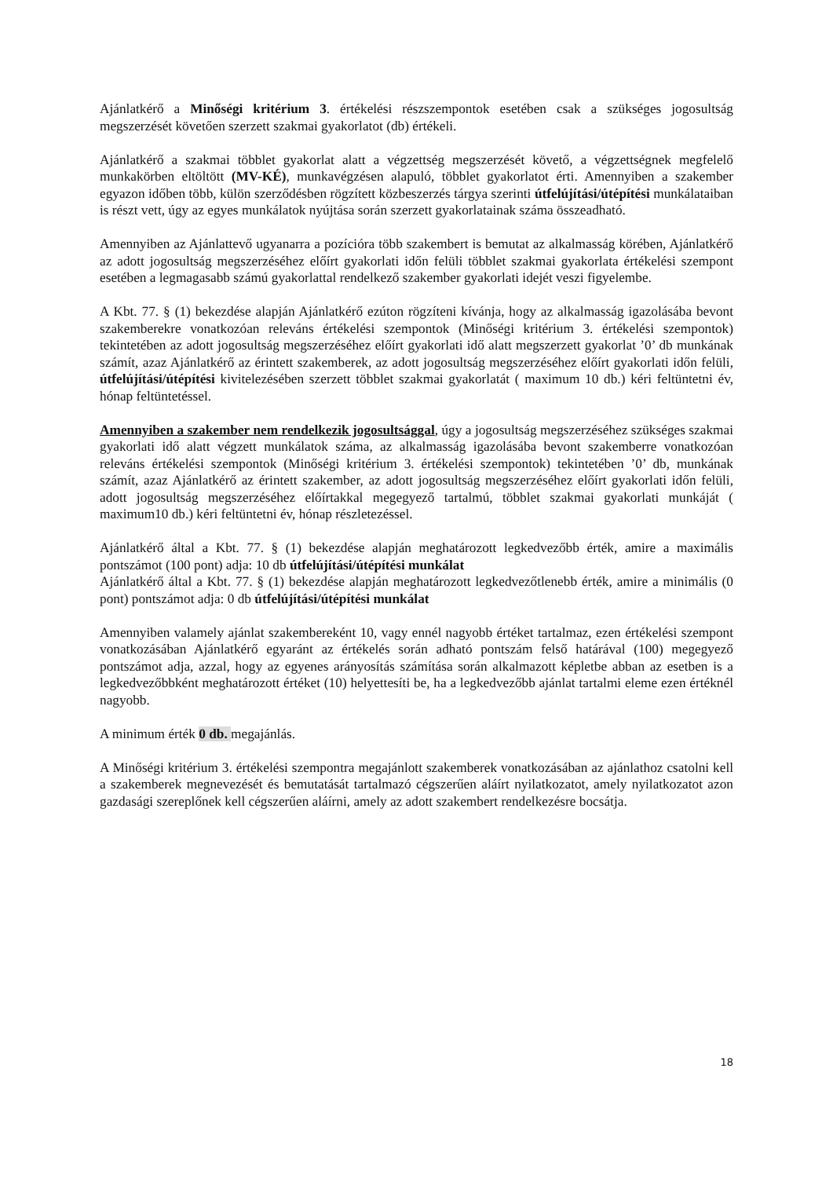Ajánlatkérő a Minőségi kritérium 3. értékelési részszempontok esetében csak a szükséges jogosultság megszerzését követően szerzett szakmai gyakorlatot (db) értékeli.
Ajánlatkérő a szakmai többlet gyakorlat alatt a végzettség megszerzését követő, a végzettségnek megfelelő munkakörben eltöltött (MV-KÉ), munkavégzésen alapuló, többlet gyakorlatot érti. Amennyiben a szakember egyazon időben több, külön szerződésben rögzített közbeszerzés tárgya szerinti útfelújítási/útépítési munkálataiban is részt vett, úgy az egyes munkálatok nyújtása során szerzett gyakorlatainak száma összeadható.
Amennyiben az Ajánlattevő ugyanarra a pozícióra több szakembert is bemutat az alkalmasság körében, Ajánlatkérő az adott jogosultság megszerzéséhez előírt gyakorlati időn felüli többlet szakmai gyakorlata értékelési szempont esetében a legmagasabb számú gyakorlattal rendelkező szakember gyakorlati idejét veszi figyelembe.
A Kbt. 77. § (1) bekezdése alapján Ajánlatkérő ezúton rögzíteni kívánja, hogy az alkalmasság igazolásába bevont szakemberekre vonatkozóan releváns értékelési szempontok (Minőségi kritérium 3. értékelési szempontok) tekintetében az adott jogosultság megszerzéséhez előírt gyakorlati idő alatt megszerzett gyakorlat ’0’ db munkának számít, azaz Ajánlatkérő az érintett szakemberek, az adott jogosultság megszerzéséhez előírt gyakorlati időn felüli, útfelújítási/útépítési kivitelezésében szerzett többlet szakmai gyakorlatát ( maximum 10 db.) kéri feltüntetni év, hónap feltüntetéssel.
Amennyiben a szakember nem rendelkezik jogosultsággal, úgy a jogosultság megszerzéséhez szükséges szakmai gyakorlati idő alatt végzett munkálatok száma, az alkalmasság igazolásába bevont szakemberre vonatkozóan releváns értékelési szempontok (Minőségi kritérium 3. értékelési szempontok) tekintetében ’0’ db, munkának számít, azaz Ajánlatkérő az érintett szakember, az adott jogosultság megszerzéséhez előírt gyakorlati időn felüli, adott jogosultság megszerzéséhez előírtakkal megegyező tartalmú, többlet szakmai gyakorlati munkáját ( maximum10 db.) kéri feltüntetni év, hónap részletezéssel.
Ajánlatkérő által a Kbt. 77. § (1) bekezdése alapján meghatározott legkedvezőbb érték, amire a maximális pontszámot (100 pont) adja: 10 db útfelújítási/útépítési munkálat
Ajánlatkérő által a Kbt. 77. § (1) bekezdése alapján meghatározott legkedvezőtlenebb érték, amire a minimális (0 pont) pontszámot adja: 0 db útfelújítási/útépítési munkálat
Amennyiben valamely ajánlat szakembereként 10, vagy ennél nagyobb értéket tartalmaz, ezen értékelési szempont vonatkozásában Ajánlatkérő egyaránt az értékelés során adható pontszám felső határával (100) megegyező pontszámot adja, azzal, hogy az egyenes arányosítás számítása során alkalmazott képletbe abban az esetben is a legkedvezőbbként meghatározott értéket (10) helyettesíti be, ha a legkedvezőbb ajánlat tartalmi eleme ezen értéknél nagyobb.
A minimum érték 0 db. megajánlás.
A Minőségi kritérium 3. értékelési szempontra megajánlott szakemberek vonatkozásában az ajánlathoz csatolni kell a szakemberek megnevezését és bemutatását tartalmazó cégszerűen aláírt nyilatkozatot, amely nyilatkozatot azon gazdasági szereplőnek kell cégszerűen aláírni, amely az adott szakembert rendelkezésre bocsátja.
18